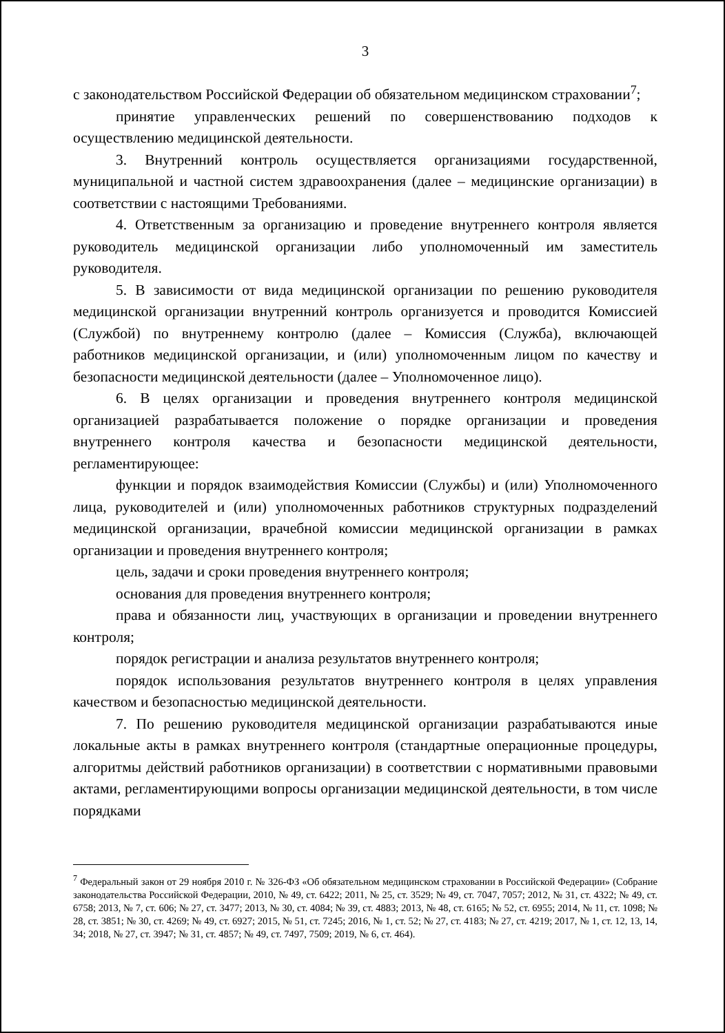3
с законодательством Российской Федерации об обязательном медицинском страховании<sup>7</sup>;
принятие управленческих решений по совершенствованию подходов к осуществлению медицинской деятельности.
3. Внутренний контроль осуществляется организациями государственной, муниципальной и частной систем здравоохранения (далее – медицинские организации) в соответствии с настоящими Требованиями.
4. Ответственным за организацию и проведение внутреннего контроля является руководитель медицинской организации либо уполномоченный им заместитель руководителя.
5. В зависимости от вида медицинской организации по решению руководителя медицинской организации внутренний контроль организуется и проводится Комиссией (Службой) по внутреннему контролю (далее – Комиссия (Служба), включающей работников медицинской организации, и (или) уполномоченным лицом по качеству и безопасности медицинской деятельности (далее – Уполномоченное лицо).
6. В целях организации и проведения внутреннего контроля медицинской организацией разрабатывается положение о порядке организации и проведения внутреннего контроля качества и безопасности медицинской деятельности, регламентирующее:
функции и порядок взаимодействия Комиссии (Службы) и (или) Уполномоченного лица, руководителей и (или) уполномоченных работников структурных подразделений медицинской организации, врачебной комиссии медицинской организации в рамках организации и проведения внутреннего контроля;
цель, задачи и сроки проведения внутреннего контроля;
основания для проведения внутреннего контроля;
права и обязанности лиц, участвующих в организации и проведении внутреннего контроля;
порядок регистрации и анализа результатов внутреннего контроля;
порядок использования результатов внутреннего контроля в целях управления качеством и безопасностью медицинской деятельности.
7. По решению руководителя медицинской организации разрабатываются иные локальные акты в рамках внутреннего контроля (стандартные операционные процедуры, алгоритмы действий работников организации) в соответствии с нормативными правовыми актами, регламентирующими вопросы организации медицинской деятельности, в том числе порядками
<sup>7</sup> Федеральный закон от 29 ноября 2010 г. № 326-ФЗ «Об обязательном медицинском страховании в Российской Федерации» (Собрание законодательства Российской Федерации, 2010, № 49, ст. 6422; 2011, № 25, ст. 3529; № 49, ст. 7047, 7057; 2012, № 31, ст. 4322; № 49, ст. 6758; 2013, № 7, ст. 606; № 27, ст. 3477; 2013, № 30, ст. 4084; № 39, ст. 4883; 2013, № 48, ст. 6165; № 52, ст. 6955; 2014, № 11, ст. 1098; № 28, ст. 3851; № 30, ст. 4269; № 49, ст. 6927; 2015, № 51, ст. 7245; 2016, № 1, ст. 52; № 27, ст. 4183; № 27, ст. 4219; 2017, № 1, ст. 12, 13, 14, 34; 2018, № 27, ст. 3947; № 31, ст. 4857; № 49, ст. 7497, 7509; 2019, № 6, ст. 464).